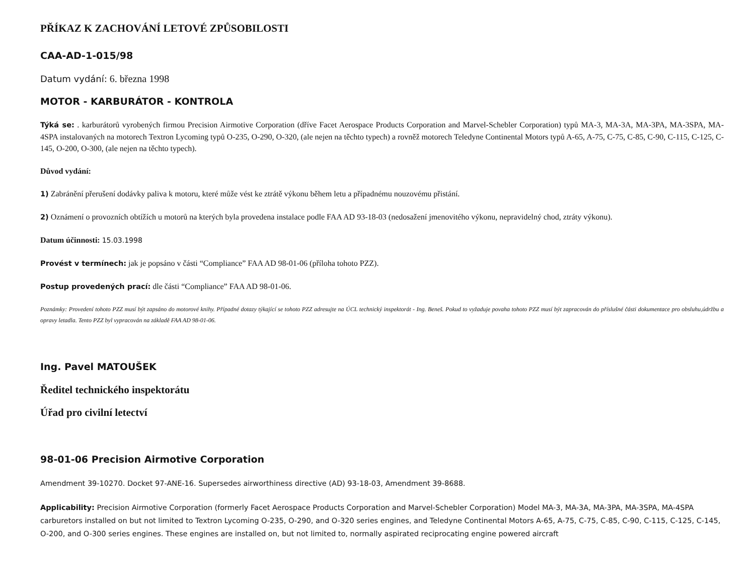PŘÍKAZ K ZACHOVÁNÍ LETOVÉ ZPŮSOBILOSTI
CAA-AD-1-015/98
Datum vydání: 6. března 1998
MOTOR - KARBURÁTOR - KONTROLA
Týká se: . karburátorů vyrobených firmou Precision Airmotive Corporation (dříve Facet Aerospace Products Corporation and Marvel-Schebler Corporation) typů MA-3, MA-3A, MA-3PA, MA-3SPA, MA-4SPA instalovaných na motorech Textron Lycoming typů O-235, O-290, O-320, (ale nejen na těchto typech) a rovněž motorech Teledyne Continental Motors typů A-65, A-75, C-75, C-85, C-90, C-115, C-125, C-145, O-200, O-300, (ale nejen na těchto typech).
Důvod vydání:
1) Zabránění přerušení dodávky paliva k motoru, které může vést ke ztrátě výkonu během letu a případnému nouzovému přistání.
2) Oznámení o provozních obtížích u motorů na kterých byla provedena instalace podle FAA AD 93-18-03 (nedosažení jmenovitého výkonu, nepravidelný chod, ztráty výkonu).
Datum účinnosti: 15.03.1998
Provést v termínech: jak je popsáno v části “Compliance” FAA AD 98-01-06 (příloha tohoto PZZ).
Postup provedených prací: dle části “Compliance” FAA AD 98-01-06.
Poznámky: Provedení tohoto PZZ musí být zapsáno do motorové knihy. Případné dotazy týkající se tohoto PZZ adresujte na ÚCL technický inspektorát - Ing. Beneš. Pokud to vyžaduje povaha tohoto PZZ musí být zapracován do příslušné části dokumentace pro obsluhu,údržbu a opravy letadla. Tento PZZ byl vypracován na základě FAA AD 98-01-06.
Ing. Pavel MATOUŠEK
Ředitel technického inspektorátu
Úřad pro civilní letectví
98-01-06 Precision Airmotive Corporation
Amendment 39-10270. Docket 97-ANE-16. Supersedes airworthiness directive (AD) 93-18-03, Amendment 39-8688.
Applicability: Precision Airmotive Corporation (formerly Facet Aerospace Products Corporation and Marvel-Schebler Corporation) Model MA-3, MA-3A, MA-3PA, MA-3SPA, MA-4SPA carburetors installed on but not limited to Textron Lycoming O-235, O-290, and O-320 series engines, and Teledyne Continental Motors A-65, A-75, C-75, C-85, C-90, C-115, C-125, C-145, O-200, and O-300 series engines. These engines are installed on, but not limited to, normally aspirated reciprocating engine powered aircraft